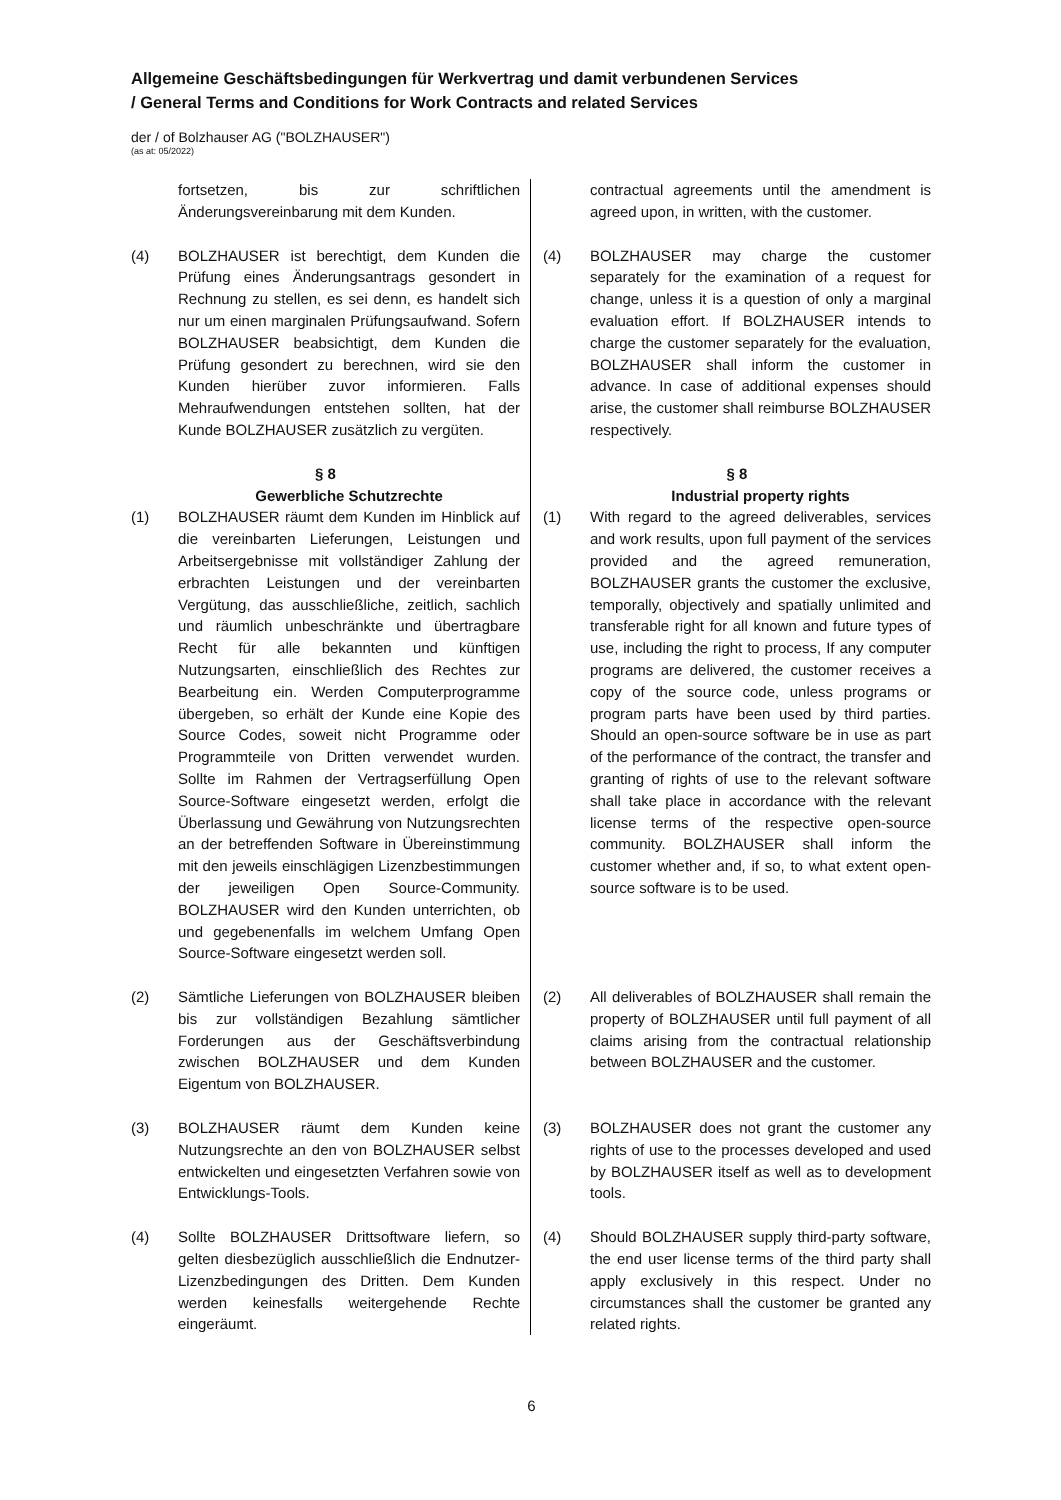Allgemeine Geschäftsbedingungen für Werkvertrag und damit verbundenen Services
/ General Terms and Conditions for Work Contracts and related Services
der / of Bolzhauser AG ("BOLZHAUSER")
(as at: 05/2022)
fortsetzen, bis zur schriftlichen Änderungsvereinbarung mit dem Kunden.
contractual agreements until the amendment is agreed upon, in written, with the customer.
(4) BOLZHAUSER ist berechtigt, dem Kunden die Prüfung eines Änderungsantrags gesondert in Rechnung zu stellen, es sei denn, es handelt sich nur um einen marginalen Prüfungsaufwand. Sofern BOLZHAUSER beabsichtigt, dem Kunden die Prüfung gesondert zu berechnen, wird sie den Kunden hierüber zuvor informieren. Falls Mehraufwendungen entstehen sollten, hat der Kunde BOLZHAUSER zusätzlich zu vergüten.
(4) BOLZHAUSER may charge the customer separately for the examination of a request for change, unless it is a question of only a marginal evaluation effort. If BOLZHAUSER intends to charge the customer separately for the evaluation, BOLZHAUSER shall inform the customer in advance. In case of additional expenses should arise, the customer shall reimburse BOLZHAUSER respectively.
§ 8
Gewerbliche Schutzrechte
§ 8
Industrial property rights
(1) BOLZHAUSER räumt dem Kunden im Hinblick auf die vereinbarten Lieferungen, Leistungen und Arbeitsergebnisse mit vollständiger Zahlung der erbrachten Leistungen und der vereinbarten Vergütung, das ausschließliche, zeitlich, sachlich und räumlich unbeschränkte und übertragbare Recht für alle bekannten und künftigen Nutzungsarten, einschließlich des Rechtes zur Bearbeitung ein. Werden Computerprogramme übergeben, so erhält der Kunde eine Kopie des Source Codes, soweit nicht Programme oder Programmteile von Dritten verwendet wurden. Sollte im Rahmen der Vertragserfüllung Open Source-Software eingesetzt werden, erfolgt die Überlassung und Gewährung von Nutzungsrechten an der betreffenden Software in Übereinstimmung mit den jeweils einschlägigen Lizenzbestimmungen der jeweiligen Open Source-Community. BOLZHAUSER wird den Kunden unterrichten, ob und gegebenenfalls im welchem Umfang Open Source-Software eingesetzt werden soll.
(1) With regard to the agreed deliverables, services and work results, upon full payment of the services provided and the agreed remuneration, BOLZHAUSER grants the customer the exclusive, temporally, objectively and spatially unlimited and transferable right for all known and future types of use, including the right to process, If any computer programs are delivered, the customer receives a copy of the source code, unless programs or program parts have been used by third parties. Should an open-source software be in use as part of the performance of the contract, the transfer and granting of rights of use to the relevant software shall take place in accordance with the relevant license terms of the respective open-source community. BOLZHAUSER shall inform the customer whether and, if so, to what extent open-source software is to be used.
(2) Sämtliche Lieferungen von BOLZHAUSER bleiben bis zur vollständigen Bezahlung sämtlicher Forderungen aus der Geschäftsverbindung zwischen BOLZHAUSER und dem Kunden Eigentum von BOLZHAUSER.
(2) All deliverables of BOLZHAUSER shall remain the property of BOLZHAUSER until full payment of all claims arising from the contractual relationship between BOLZHAUSER and the customer.
(3) BOLZHAUSER räumt dem Kunden keine Nutzungsrechte an den von BOLZHAUSER selbst entwickelten und eingesetzten Verfahren sowie von Entwicklungs-Tools.
(3) BOLZHAUSER does not grant the customer any rights of use to the processes developed and used by BOLZHAUSER itself as well as to development tools.
(4) Sollte BOLZHAUSER Drittsoftware liefern, so gelten diesbezüglich ausschließlich die Endnutzer-Lizenzbedingungen des Dritten. Dem Kunden werden keinesfalls weitergehende Rechte eingeräumt.
(4) Should BOLZHAUSER supply third-party software, the end user license terms of the third party shall apply exclusively in this respect. Under no circumstances shall the customer be granted any related rights.
6